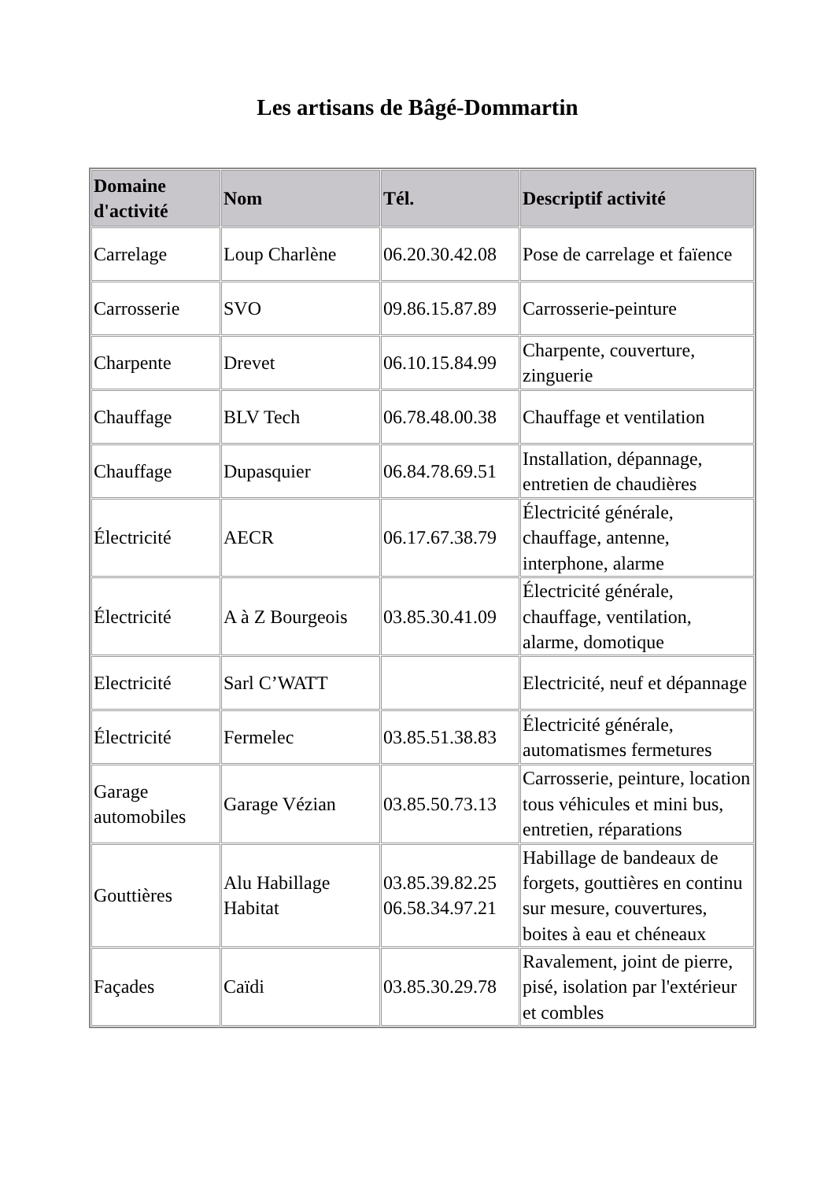Les artisans de Bâgé-Dommartin
| Domaine d'activité | Nom | Tél. | Descriptif activité |
| --- | --- | --- | --- |
| Carrelage | Loup Charlène | 06.20.30.42.08 | Pose de carrelage et faïence |
| Carrosserie | SVO | 09.86.15.87.89 | Carrosserie-peinture |
| Charpente | Drevet | 06.10.15.84.99 | Charpente, couverture, zinguerie |
| Chauffage | BLV Tech | 06.78.48.00.38 | Chauffage et ventilation |
| Chauffage | Dupasquier | 06.84.78.69.51 | Installation, dépannage, entretien de chaudières |
| Électricité | AECR | 06.17.67.38.79 | Électricité générale, chauffage, antenne, interphone, alarme |
| Électricité | A à Z Bourgeois | 03.85.30.41.09 | Électricité générale, chauffage, ventilation, alarme, domotique |
| Electricité | Sarl C’WATT | | Electricité, neuf et dépannage |
| Électricité | Fermelec | 03.85.51.38.83 | Électricité générale, automatismes fermetures |
| Garage automobiles | Garage Vézian | 03.85.50.73.13 | Carrosserie, peinture, location tous véhicules et mini bus, entretien, réparations |
| Gouttières | Alu Habillage Habitat | 03.85.39.82.25 06.58.34.97.21 | Habillage de bandeaux de forgets, gouttières en continu sur mesure, couvertures, boites à eau et chéneaux |
| Façades | Caïdi | 03.85.30.29.78 | Ravalement, joint de pierre, pisé, isolation par l'extérieur et combles |